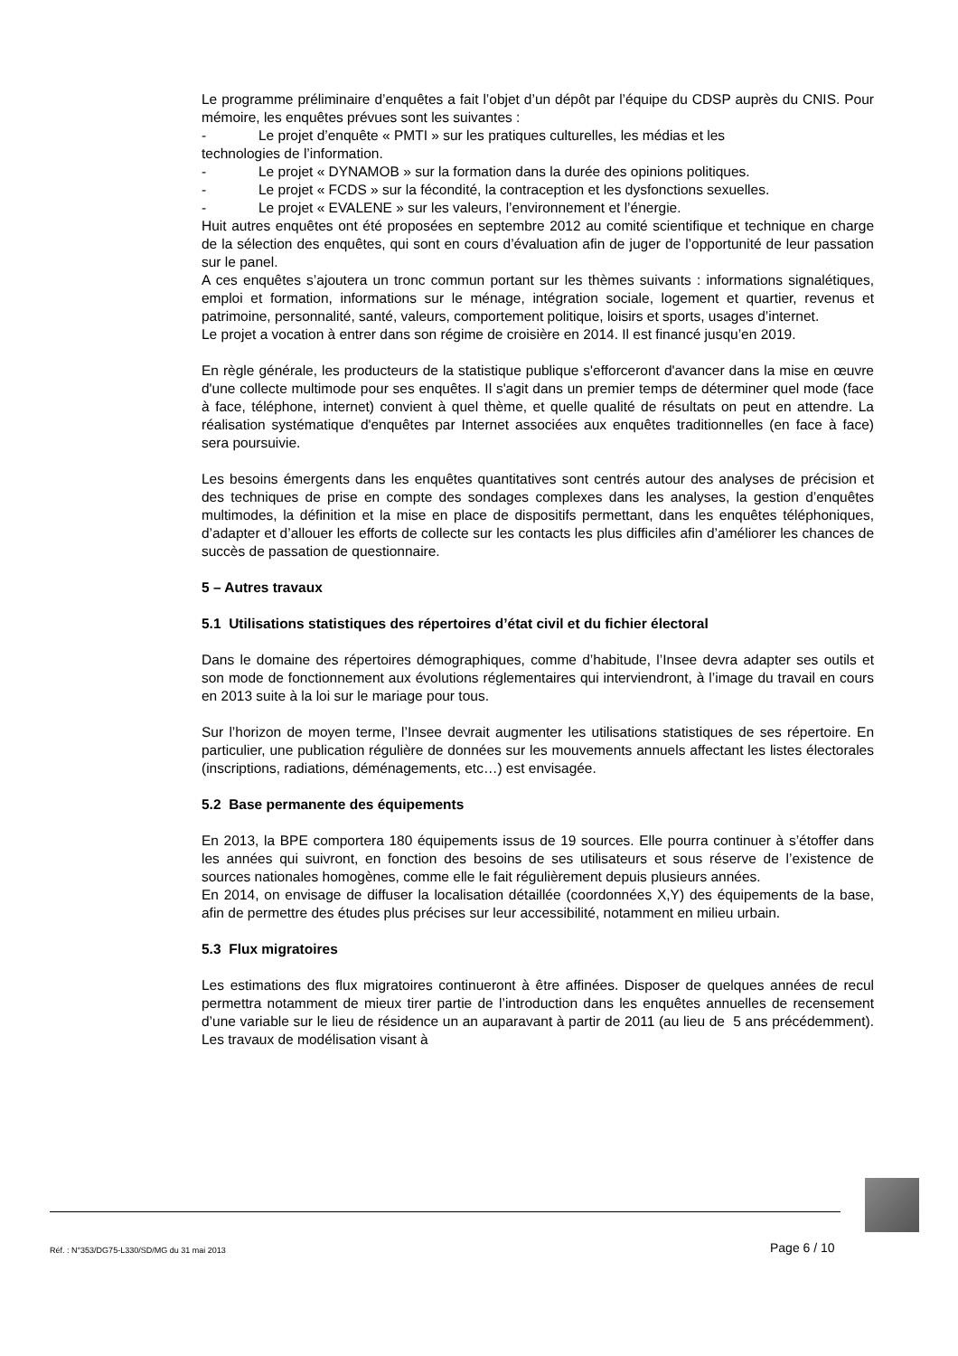Le programme préliminaire d’enquêtes a fait l’objet d’un dépôt par l’équipe du CDSP auprès du CNIS. Pour mémoire, les enquêtes prévues sont les suivantes :
- Le projet d’enquête « PMTI » sur les pratiques culturelles, les médias et les
technologies de l’information.
- Le projet « DYNAMOB » sur la formation dans la durée des opinions politiques.
- Le projet « FCDS » sur la fécondité, la contraception et les dysfonctions sexuelles.
- Le projet « EVALENE » sur les valeurs, l’environnement et l’énergie.
Huit autres enquêtes ont été proposées en septembre 2012 au comité scientifique et technique en charge de la sélection des enquêtes, qui sont en cours d’évaluation afin de juger de l’opportunité de leur passation sur le panel.
A ces enquêtes s’ajoutera un tronc commun portant sur les thèmes suivants : informations signalétiques, emploi et formation, informations sur le ménage, intégration sociale, logement et quartier, revenus et patrimoine, personnalité, santé, valeurs, comportement politique, loisirs et sports, usages d’internet.
Le projet a vocation à entrer dans son régime de croisière en 2014. Il est financé jusqu’en 2019.
En règle générale, les producteurs de la statistique publique s'efforceront d'avancer dans la mise en œuvre d'une collecte multimode pour ses enquêtes. Il s'agit dans un premier temps de déterminer quel mode (face à face, téléphone, internet) convient à quel thème, et quelle qualité de résultats on peut en attendre. La réalisation systématique d'enquêtes par Internet associées aux enquêtes traditionnelles (en face à face) sera poursuivie.
Les besoins émergents dans les enquêtes quantitatives sont centrés autour des analyses de précision et des techniques de prise en compte des sondages complexes dans les analyses, la gestion d’enquêtes multimodes, la définition et la mise en place de dispositifs permettant, dans les enquêtes téléphoniques, d’adapter et d’allouer les efforts de collecte sur les contacts les plus difficiles afin d’améliorer les chances de succès de passation de questionnaire.
5 – Autres travaux
5.1 Utilisations statistiques des répertoires d’état civil et du fichier électoral
Dans le domaine des répertoires démographiques, comme d’habitude, l’Insee devra adapter ses outils et son mode de fonctionnement aux évolutions réglementaires qui interviendront, à l’image du travail en cours en 2013 suite à la loi sur le mariage pour tous.
Sur l’horizon de moyen terme, l’Insee devrait augmenter les utilisations statistiques de ses répertoire. En particulier, une publication régulière de données sur les mouvements annuels affectant les listes électorales (inscriptions, radiations, déménagements, etc…) est envisagée.
5.2 Base permanente des équipements
En 2013, la BPE comportera 180 équipements issus de 19 sources. Elle pourra continuer à s’étoffer dans les années qui suivront, en fonction des besoins de ses utilisateurs et sous réserve de l’existence de sources nationales homogènes, comme elle le fait régulièrement depuis plusieurs années.
En 2014, on envisage de diffuser la localisation détaillée (coordonnées X,Y) des équipements de la base, afin de permettre des études plus précises sur leur accessibilité, notamment en milieu urbain.
5.3 Flux migratoires
Les estimations des flux migratoires continueront à être affinées. Disposer de quelques années de recul permettra notamment de mieux tirer partie de l’introduction dans les enquêtes annuelles de recensement d’une variable sur le lieu de résidence un an auparavant à partir de 2011 (au lieu de 5 ans précédemment). Les travaux de modélisation visant à
Réf. : N°353/DG75-L330/SD/MG du 31 mai 2013
Page 6 / 10